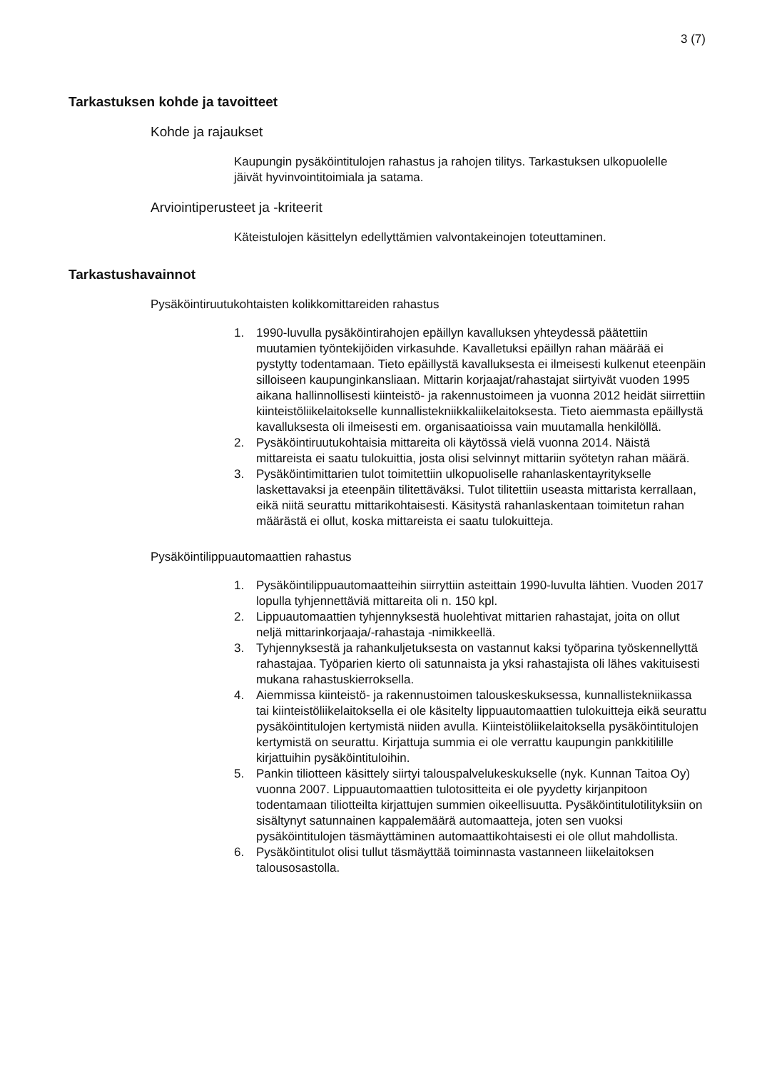3 (7)
Tarkastuksen kohde ja tavoitteet
Kohde ja rajaukset
Kaupungin pysäköintitulojen rahastus ja rahojen tilitys. Tarkastuksen ulkopuolelle jäivät hyvinvointitoimiala ja satama.
Arviointiperusteet ja -kriteerit
Käteistulojen käsittelyn edellyttämien valvontakeinojen toteuttaminen.
Tarkastushavainnot
Pysäköintiruutukohtaisten kolikkomittareiden rahastus
1. 1990-luvulla pysäköintirahojen epäillyn kavalluksen yhteydessä päätettiin muutamien työntekijöiden virkasuhde. Kavalletuksi epäillyn rahan määrää ei pystytty todentamaan. Tieto epäillystä kavalluksesta ei ilmeisesti kulkenut eteenpäin silloiseen kaupunginkansliaan. Mittarin korjaajat/rahastajat siirtyivät vuoden 1995 aikana hallinnollisesti kiinteistö- ja rakennustoimeen ja vuonna 2012 heidät siirrettiin kiinteistöliikelaitokselle kunnallistekniikkaliikelaitoksesta. Tieto aiemmasta epäillystä kavalluksesta oli ilmeisesti em. organisaatioissa vain muutamalla henkilöllä.
2. Pysäköintiruutukohtaisia mittareita oli käytössä vielä vuonna 2014. Näistä mittareista ei saatu tulokuittia, josta olisi selvinnyt mittariin syötetyn rahan määrä.
3. Pysäköintimittarien tulot toimitettiin ulkopuoliselle rahanlaskentayritykselle laskettavaksi ja eteenpäin tilitettäväksi. Tulot tilitettiin useasta mittarista kerrallaan, eikä niitä seurattu mittarikohtaisesti. Käsitystä rahanlaskentaan toimitetun rahan määrästä ei ollut, koska mittareista ei saatu tulokuitteja.
Pysäköintilippuautomaattien rahastus
1. Pysäköintilippuautomaatteihin siirryttiin asteittain 1990-luvulta lähtien. Vuoden 2017 lopulla tyhjennettäviä mittareita oli n. 150 kpl.
2. Lippuautomaattien tyhjennyksestä huolehtivat mittarien rahastajat, joita on ollut neljä mittarinkorjaaja/-rahastaja -nimikkeellä.
3. Tyhjennyksestä ja rahankuljetuksesta on vastannut kaksi työparina työskennellyttä rahastajaa. Työparien kierto oli satunnaista ja yksi rahastajista oli lähes vakituisesti mukana rahastuskierroksella.
4. Aiemmissa kiinteistö- ja rakennustoimen talouskeskuksessa, kunnallistekniikassa tai kiinteistöliikelaitoksella ei ole käsitelty lippuautomaattien tulokuitteja eikä seurattu pysäköintitulojen kertymistä niiden avulla. Kiinteistöliikelaitoksella pysäköintitulojen kertymistä on seurattu. Kirjattuja summia ei ole verrattu kaupungin pankkitilille kirjattuihin pysäköintituloihin.
5. Pankin tiliotteen käsittely siirtyi talouspalvelukeskukselle (nyk. Kunnan Taitoa Oy) vuonna 2007. Lippuautomaattien tulotositteita ei ole pyydetty kirjanpitoon todentamaan tiliotteilta kirjattujen summien oikeellisuutta. Pysäköintitulotilityksiin on sisältynyt satunnainen kappalemäärä automaatteja, joten sen vuoksi pysäköintitulojen täsmäyttäminen automaattikohtaisesti ei ole ollut mahdollista.
6. Pysäköintitulot olisi tullut täsmäyttää toiminnasta vastanneen liikelaitoksen talousosastolla.